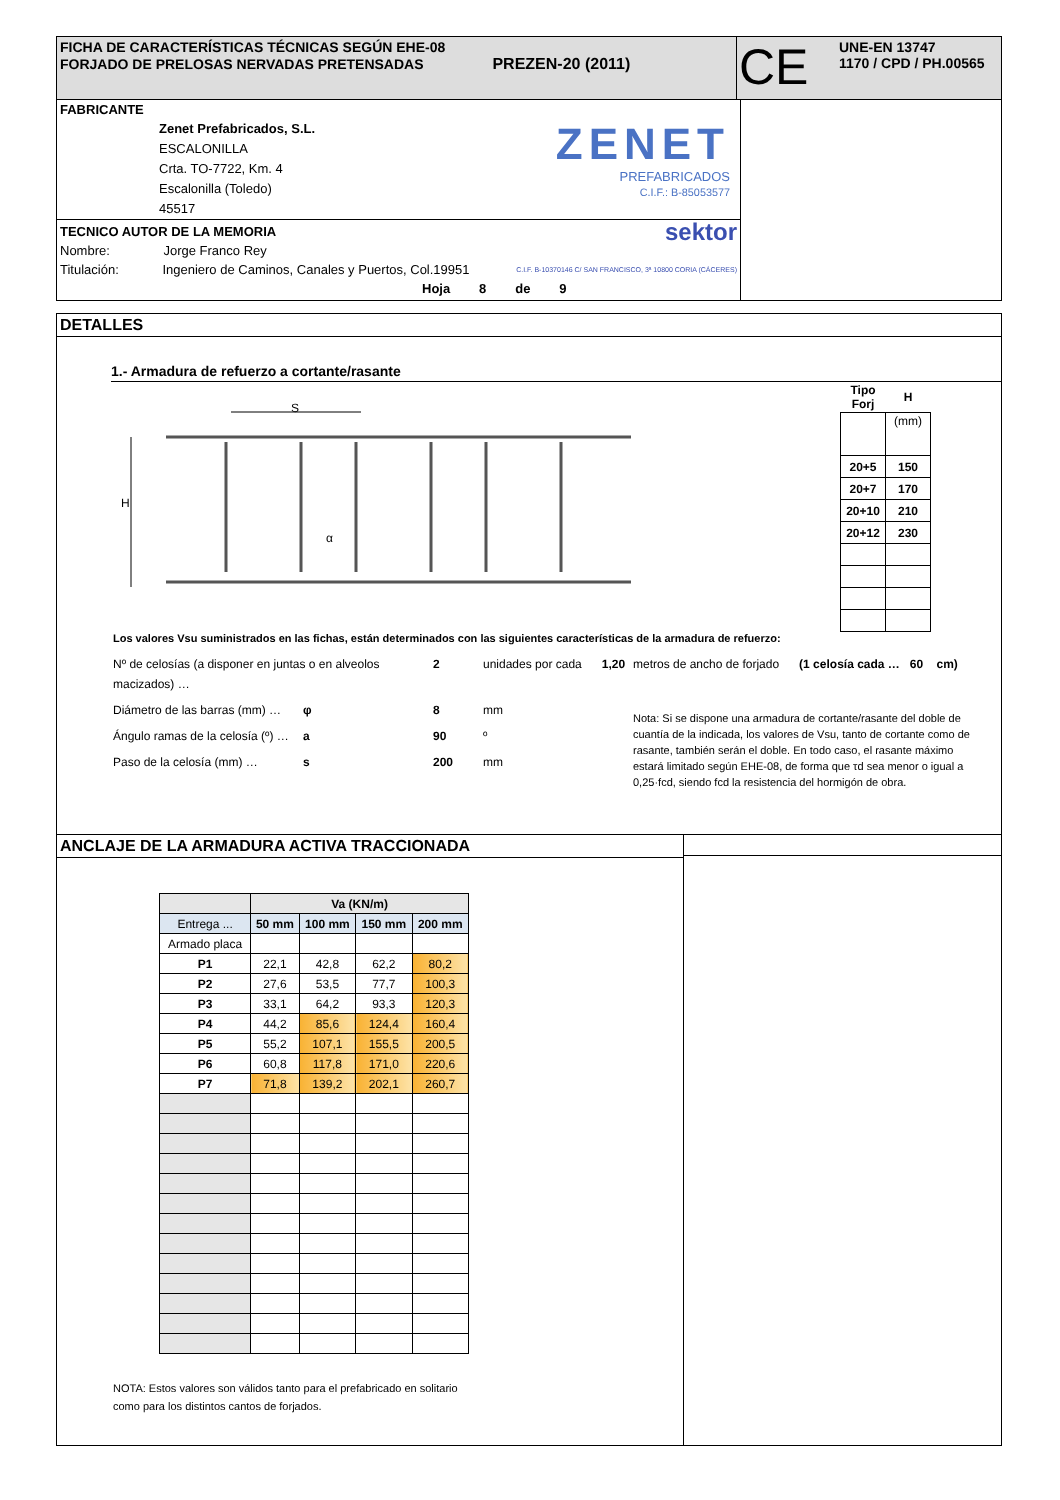FICHA DE CARACTERÍSTICAS TÉCNICAS SEGÚN EHE-08
FORJADO DE PRELOSAS NERVADAS PRETENSADAS PREZEN-20 (2011)
CE
UNE-EN 13747
1170 / CPD / PH.00565
FABRICANTE
Zenet Prefabricados, S.L.
ESCALONILLA
Crta. TO-7722, Km. 4
Escalonilla (Toledo)
45517
ZENET
PREFABRICADOS
C.I.F.: B-85053577
TECNICO AUTOR DE LA MEMORIA sektor
Nombre: Jorge Franco Rey
Titulación: Ingeniero de Caminos, Canales y Puertos, Col.19951 C.I.F. B-10370146 C/ SAN FRANCISCO, 3ª 10800 CORIA (CÁCERES)
Hoja 8 de 9
DETALLES
1.- Armadura de refuerzo a cortante/rasante
S
H
α
| Tipo Forj | H |
| --- | --- |
| | (mm) |
| 20+5 | 150 |
| 20+7 | 170 |
| 20+10 | 210 |
| 20+12 | 230 |
Los valores Vsu suministrados en las fichas, están determinados con las siguientes características de la armadura de refuerzo:
Nº de celosías (a disponer en juntas o en alveolos macizados) … 2 unidades por cada 1,20
Diámetro de las barras (mm) … φ 8 mm
Ángulo ramas de la celosía (º) … a 90 º
Paso de la celosía (mm) … s 200 mm
metros de ancho de forjado (1 celosía cada … 60 cm)
Nota: Si se dispone una armadura de cortante/rasante del doble de cuantía de la indicada, los valores de Vsu, tanto de cortante como de rasante, también serán el doble. En todo caso, el rasante máximo estará limitado según EHE-08, de forma que τd sea menor o igual a 0,25·fcd, siendo fcd la resistencia del hormigón de obra.
ANCLAJE DE LA ARMADURA ACTIVA TRACCIONADA
| | Va (KN/m) | | | |
| Entrega ... | 50 mm | 100 mm | 150 mm | 200 mm |
| Armado placa | | | | |
| P1 | 22,1 | 42,8 | 62,2 | 80,2 |
| P2 | 27,6 | 53,5 | 77,7 | 100,3 |
| P3 | 33,1 | 64,2 | 93,3 | 120,3 |
| P4 | 44,2 | 85,6 | 124,4 | 160,4 |
| P5 | 55,2 | 107,1 | 155,5 | 200,5 |
| P6 | 60,8 | 117,8 | 171,0 | 220,6 |
| P7 | 71,8 | 139,2 | 202,1 | 260,7 |
NOTA: Estos valores son válidos tanto para el prefabricado en solitario como para los distintos cantos de forjados.